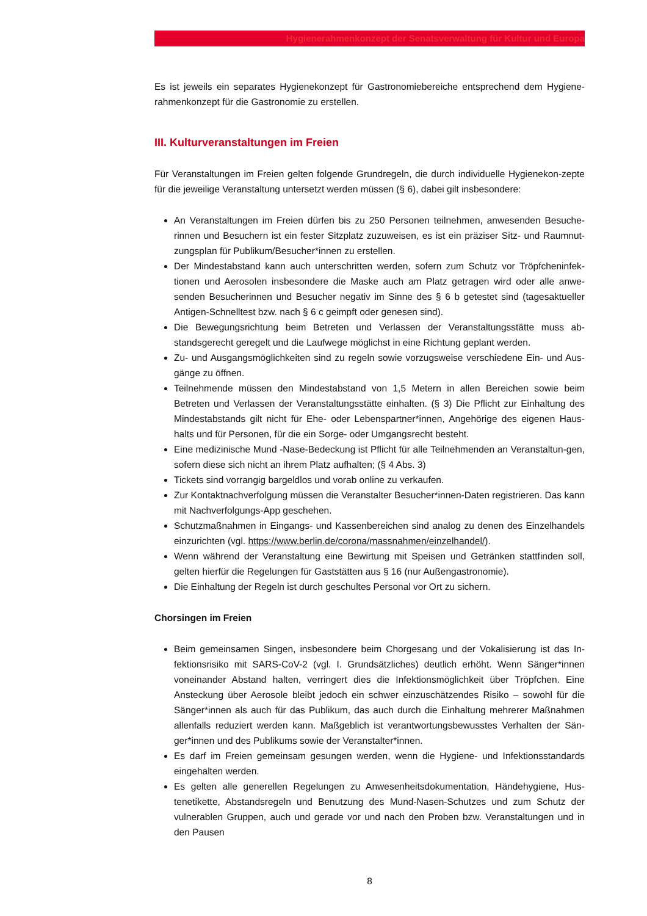Hygienerahmenkonzept der Senatsverwaltung für Kultur und Europa
Es ist jeweils ein separates Hygienekonzept für Gastronomiebereiche entsprechend dem Hygiene-rahmenkonzept für die Gastronomie zu erstellen.
III. Kulturveranstaltungen im Freien
Für Veranstaltungen im Freien gelten folgende Grundregeln, die durch individuelle Hygienekon-zepte für die jeweilige Veranstaltung untersetzt werden müssen (§ 6), dabei gilt insbesondere:
An Veranstaltungen im Freien dürfen bis zu 250 Personen teilnehmen, anwesenden Besuche-rinnen und Besuchern ist ein fester Sitzplatz zuzuweisen, es ist ein präziser Sitz- und Raumnut-zungsplan für Publikum/Besucher*innen zu erstellen.
Der Mindestabstand kann auch unterschritten werden, sofern zum Schutz vor Tröpfcheninfek-tionen und Aerosolen insbesondere die Maske auch am Platz getragen wird oder alle anwe-senden Besucherinnen und Besucher negativ im Sinne des § 6 b getestet sind (tagesaktueller Antigen-Schnelltest bzw. nach § 6 c geimpft oder genesen sind).
Die Bewegungsrichtung beim Betreten und Verlassen der Veranstaltungsstätte muss ab-standsgerecht geregelt und die Laufwege möglichst in eine Richtung geplant werden.
Zu- und Ausgangsmöglichkeiten sind zu regeln sowie vorzugsweise verschiedene Ein- und Aus-gänge zu öffnen.
Teilnehmende müssen den Mindestabstand von 1,5 Metern in allen Bereichen sowie beim Betreten und Verlassen der Veranstaltungsstätte einhalten. (§ 3) Die Pflicht zur Einhaltung des Mindestabstands gilt nicht für Ehe- oder Lebenspartner*innen, Angehörige des eigenen Haus-halts und für Personen, für die ein Sorge- oder Umgangsrecht besteht.
Eine medizinische Mund -Nase-Bedeckung ist Pflicht für alle Teilnehmenden an Veranstaltun-gen, sofern diese sich nicht an ihrem Platz aufhalten; (§ 4 Abs. 3)
Tickets sind vorrangig bargeldlos und vorab online zu verkaufen.
Zur Kontaktnachverfolgung müssen die Veranstalter Besucher*innen-Daten registrieren. Das kann mit Nachverfolgungs-App geschehen.
Schutzmaßnahmen in Eingangs- und Kassenbereichen sind analog zu denen des Einzelhandels einzurichten (vgl. https://www.berlin.de/corona/massnahmen/einzelhandel/).
Wenn während der Veranstaltung eine Bewirtung mit Speisen und Getränken stattfinden soll, gelten hierfür die Regelungen für Gaststätten aus § 16 (nur Außengastronomie).
Die Einhaltung der Regeln ist durch geschultes Personal vor Ort zu sichern.
Chorsingen im Freien
Beim gemeinsamen Singen, insbesondere beim Chorgesang und der Vokalisierung ist das In-fektionsrisiko mit SARS-CoV-2 (vgl. I. Grundsätzliches) deutlich erhöht. Wenn Sänger*innen voneinander Abstand halten, verringert dies die Infektionsmöglichkeit über Tröpfchen. Eine Ansteckung über Aerosole bleibt jedoch ein schwer einzuschätzendes Risiko – sowohl für die Sänger*innen als auch für das Publikum, das auch durch die Einhaltung mehrerer Maßnahmen allenfalls reduziert werden kann. Maßgeblich ist verantwortungsbewusstes Verhalten der Sän-ger*innen und des Publikums sowie der Veranstalter*innen.
Es darf im Freien gemeinsam gesungen werden, wenn die Hygiene- und Infektionsstandards eingehalten werden.
Es gelten alle generellen Regelungen zu Anwesenheitsdokumentation, Händehygiene, Hus-tenetikette, Abstandsregeln und Benutzung des Mund-Nasen-Schutzes und zum Schutz der vulnerablen Gruppen, auch und gerade vor und nach den Proben bzw. Veranstaltungen und in den Pausen
8